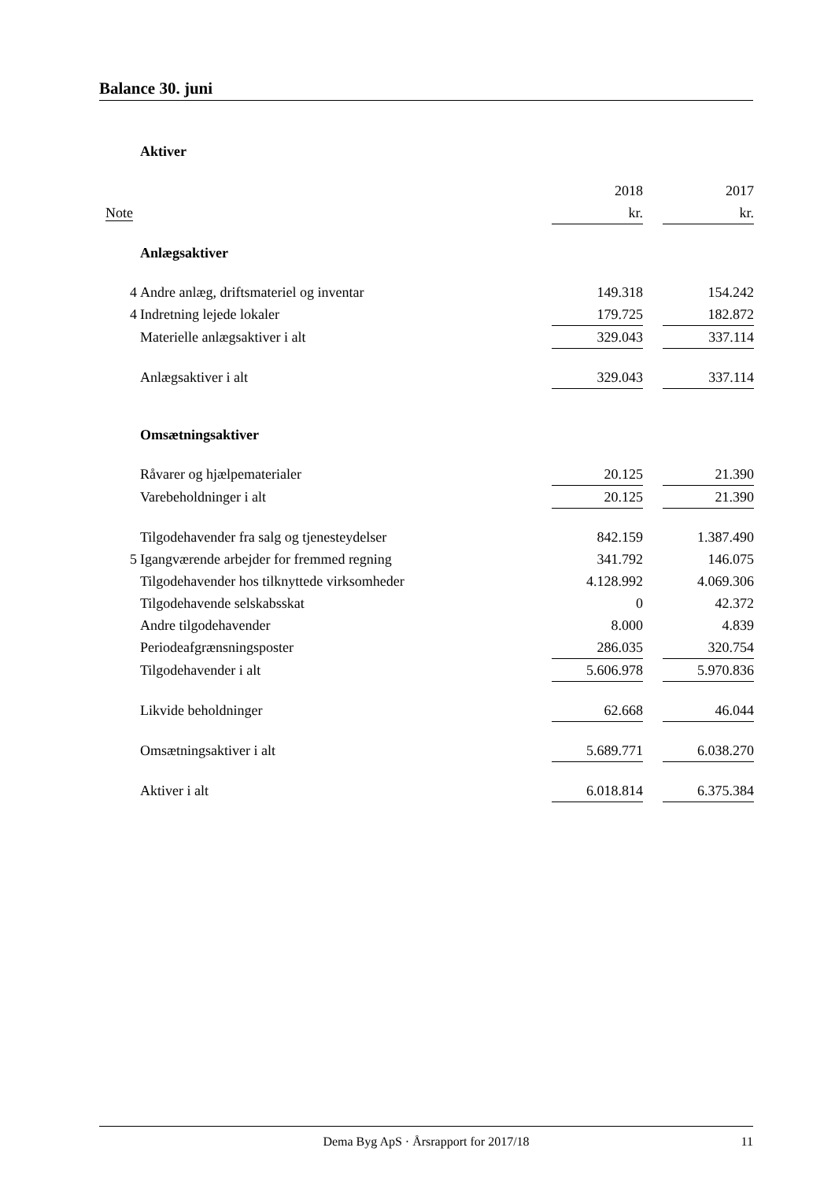Balance 30. juni
| | Aktiver | | | |
| | | 2018 | | 2017 |
| Note | | kr. | | kr. |
| | Anlægsaktiver | | | |
| 4 | Andre anlæg, driftsmateriel og inventar | 149.318 | | 154.242 |
| 4 | Indretning lejede lokaler | 179.725 | | 182.872 |
| | Materielle anlægsaktiver i alt | 329.043 | | 337.114 |
| | Anlægsaktiver i alt | 329.043 | | 337.114 |
| | Omsætningsaktiver | | | |
| | Råvarer og hjælpematerialer | 20.125 | | 21.390 |
| | Varebeholdninger i alt | 20.125 | | 21.390 |
| | Tilgodehavender fra salg og tjenesteydelser | 842.159 | | 1.387.490 |
| 5 | Igangværende arbejder for fremmed regning | 341.792 | | 146.075 |
| | Tilgodehavender hos tilknyttede virksomheder | 4.128.992 | | 4.069.306 |
| | Tilgodehavende selskabsskat | 0 | | 42.372 |
| | Andre tilgodehavender | 8.000 | | 4.839 |
| | Periodeafgrænsningsposter | 286.035 | | 320.754 |
| | Tilgodehavender i alt | 5.606.978 | | 5.970.836 |
| | Likvide beholdninger | 62.668 | | 46.044 |
| | Omsætningsaktiver i alt | 5.689.771 | | 6.038.270 |
| | Aktiver i alt | 6.018.814 | | 6.375.384 |
Dema Byg ApS · Årsrapport for 2017/18 11